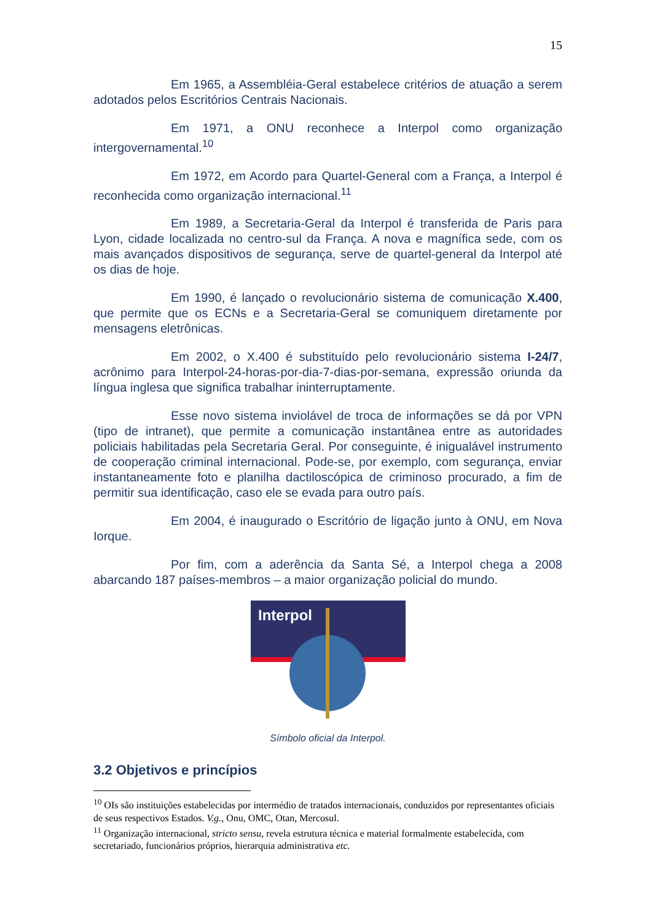15
Em 1965, a Assembléia-Geral estabelece critérios de atuação a serem adotados pelos Escritórios Centrais Nacionais.
Em 1971, a ONU reconhece a Interpol como organização intergovernamental.<sup>10</sup>
Em 1972, em Acordo para Quartel-General com a França, a Interpol é reconhecida como organização internacional.<sup>11</sup>
Em 1989, a Secretaria-Geral da Interpol é transferida de Paris para Lyon, cidade localizada no centro-sul da França. A nova e magnífica sede, com os mais avançados dispositivos de segurança, serve de quartel-general da Interpol até os dias de hoje.
Em 1990, é lançado o revolucionário sistema de comunicação X.400, que permite que os ECNs e a Secretaria-Geral se comuniquem diretamente por mensagens eletrônicas.
Em 2002, o X.400 é substituído pelo revolucionário sistema I-24/7, acrônimo para Interpol-24-horas-por-dia-7-dias-por-semana, expressão oriunda da língua inglesa que significa trabalhar ininterruptamente.
Esse novo sistema inviolável de troca de informações se dá por VPN (tipo de intranet), que permite a comunicação instantânea entre as autoridades policiais habilitadas pela Secretaria Geral. Por conseguinte, é inigualável instrumento de cooperação criminal internacional. Pode-se, por exemplo, com segurança, enviar instantaneamente foto e planilha dactiloscópica de criminoso procurado, a fim de permitir sua identificação, caso ele se evada para outro país.
Em 2004, é inaugurado o Escritório de ligação junto à ONU, em Nova Iorque.
Por fim, com a aderência da Santa Sé, a Interpol chega a 2008 abarcando 187 países-membros – a maior organização policial do mundo.
Interpol
Símbolo oficial da Interpol.
3.2 Objetivos e princípios
<sup>10</sup> OIs são instituições estabelecidas por intermédio de tratados internacionais, conduzidos por representantes oficiais de seus respectivos Estados. V.g., Onu, OMC, Otan, Mercosul.
<sup>11</sup> Organização internacional, stricto sensu, revela estrutura técnica e material formalmente estabelecida, com secretariado, funcionários próprios, hierarquia administrativa etc.